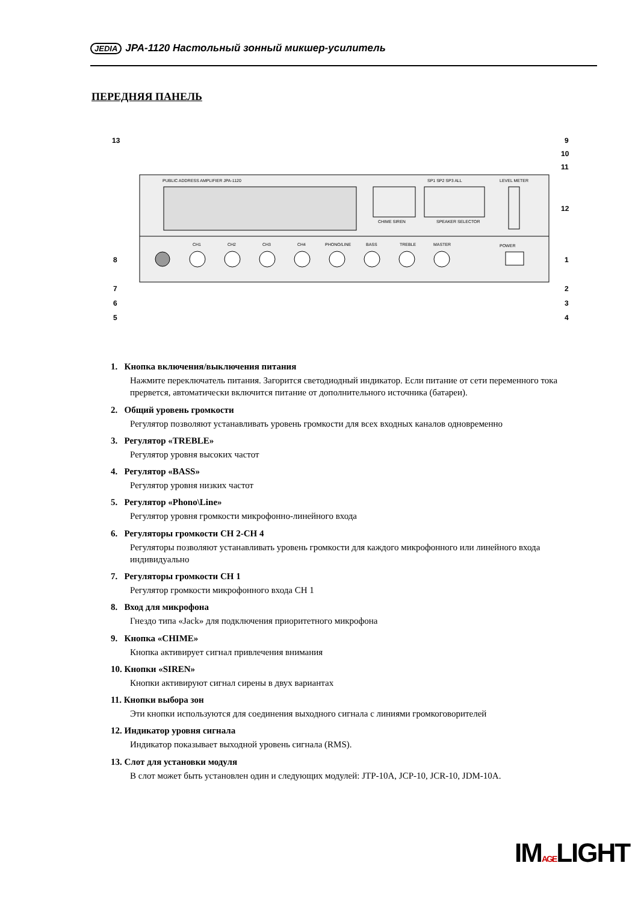JEDIA JPA-1120 Настольный зонный микшер-усилитель
ПЕРЕДНЯЯ ПАНЕЛЬ
PUBLIC ADDRESS AMPLIFIER JPA-1120
CHIME SIREN
SP1 SP2 SP3 ALL
SPEAKER SELECTOR
LEVEL METER
CH1
CH2
CH3
CH4
PHONO/LINE
BASS
TREBLE
MASTER
POWER
13
9
10
11
12
1
2
3
4
8
7
6
5
1. Кнопка включения/выключения питания
Нажмите переключатель питания. Загорится светодиодный индикатор. Если питание от сети переменного тока прервется, автоматически включится питание от дополнительного источника (батареи).
2. Общий уровень громкости
Регулятор позволяют устанавливать уровень громкости для всех входных каналов одновременно
3. Регулятор «TREBLE»
Регулятор уровня высоких частот
4. Регулятор «BASS»
Регулятор уровня низких частот
5. Регулятор «Phono\Line»
Регулятор уровня громкости микрофонно-линейного входа
6. Регуляторы громкости CH 2-CH 4
Регуляторы позволяют устанавливать уровень громкости для каждого микрофонного или линейного входа индивидуально
7. Регуляторы громкости CH 1
Регулятор громкости микрофонного входа CH 1
8. Вход для микрофона
Гнездо типа «Jack» для подключения приоритетного микрофона
9. Кнопка «CHIME»
Кнопка активирует сигнал привлечения внимания
10. Кнопки «SIREN»
Кнопки активируют сигнал сирены в двух вариантах
11. Кнопки выбора зон
Эти кнопки используются для соединения выходного сигнала с линиями громкоговорителей
12. Индикатор уровня сигнала
Индикатор показывает выходной уровень сигнала (RMS).
13. Слот для установки модуля
В слот может быть установлен один и следующих модулей: JTP-10A, JCP-10, JCR-10, JDM-10A.
IMAGELIGHT